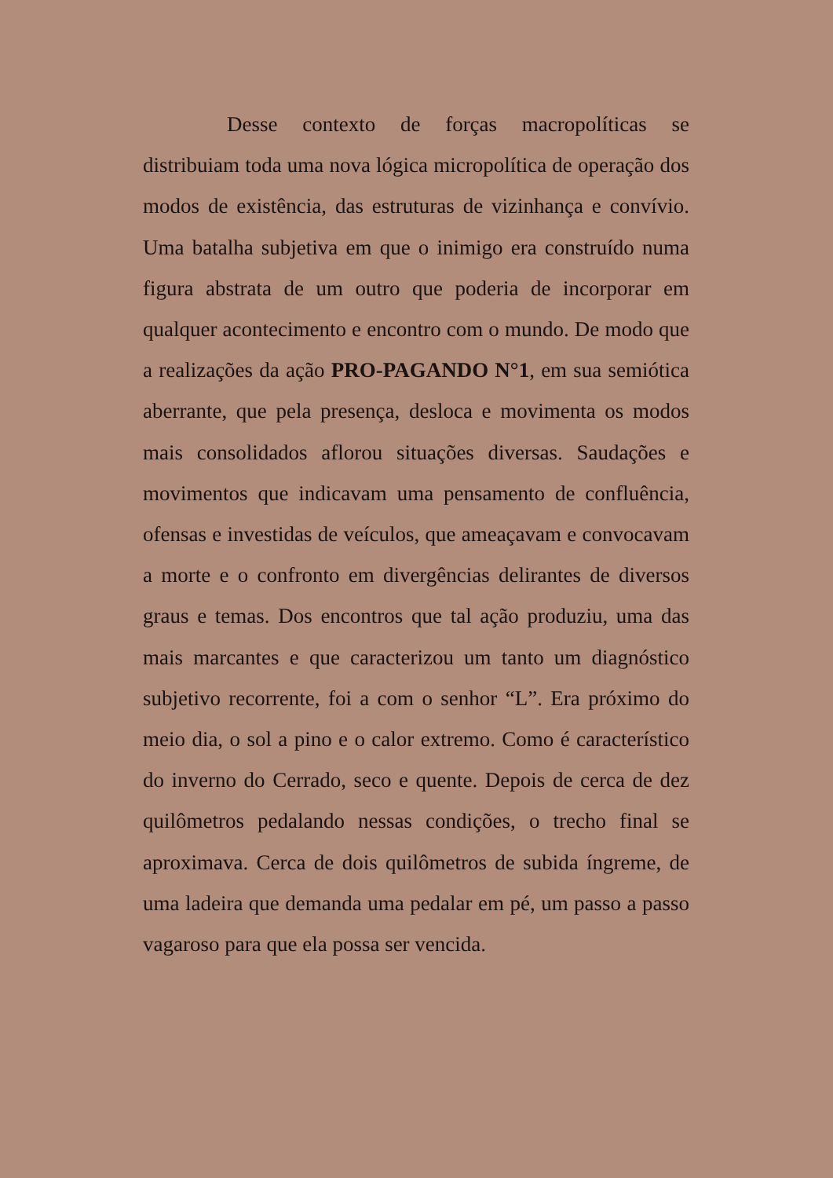Desse contexto de forças macropolíticas se distribuiam toda uma nova lógica micropolítica de operação dos modos de existência, das estruturas de vizinhança e convívio. Uma batalha subjetiva em que o inimigo era construído numa figura abstrata de um outro que poderia de incorporar em qualquer acontecimento e encontro com o mundo. De modo que a realizações da ação PRO-PAGANDO N°1, em sua semiótica aberrante, que pela presença, desloca e movimenta os modos mais consolidados aflorou situações diversas. Saudações e movimentos que indicavam uma pensamento de confluência, ofensas e investidas de veículos, que ameaçavam e convocavam a morte e o confronto em divergências delirantes de diversos graus e temas. Dos encontros que tal ação produziu, uma das mais marcantes e que caracterizou um tanto um diagnóstico subjetivo recorrente, foi a com o senhor “L”. Era próximo do meio dia, o sol a pino e o calor extremo. Como é característico do inverno do Cerrado, seco e quente. Depois de cerca de dez quilômetros pedalando nessas condições, o trecho final se aproximava. Cerca de dois quilômetros de subida íngreme, de uma ladeira que demanda uma pedalar em pé, um passo a passo vagaroso para que ela possa ser vencida.